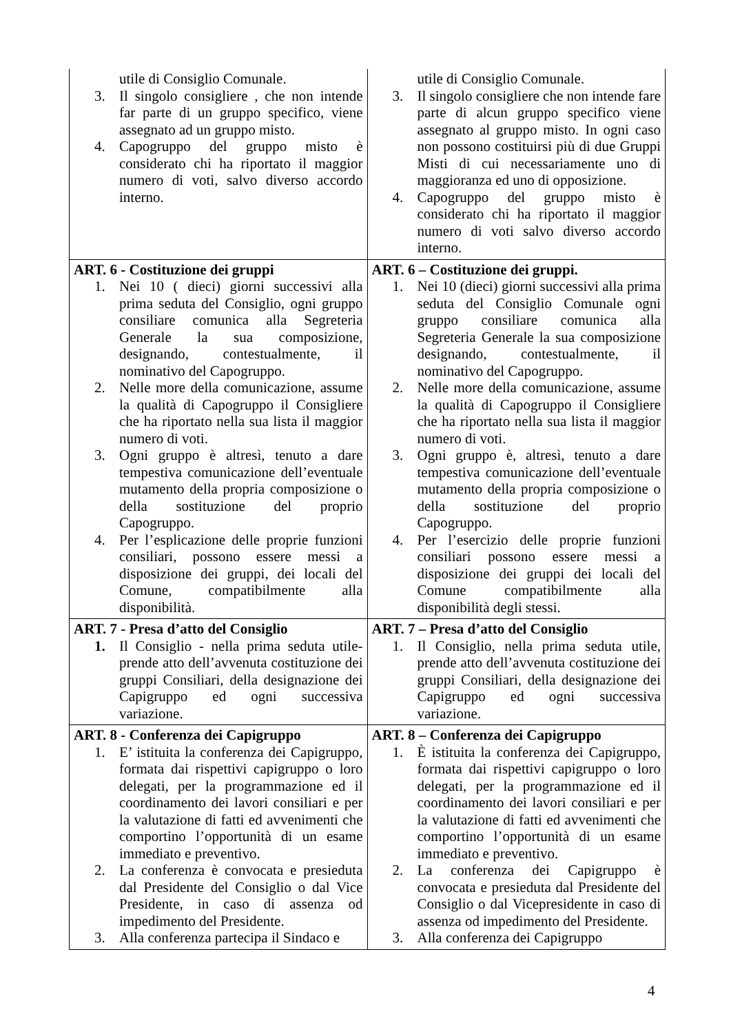| utile di Consiglio Comunale. 3. Il singolo consigliere , che non intende far parte di un gruppo specifico, viene assegnato ad un gruppo misto. 4. Capogruppo del gruppo misto è considerato chi ha riportato il maggior numero di voti, salvo diverso accordo interno. | utile di Consiglio Comunale. 3. Il singolo consigliere che non intende fare parte di alcun gruppo specifico viene assegnato al gruppo misto. In ogni caso non possono costituirsi più di due Gruppi Misti di cui necessariamente uno di maggioranza ed uno di opposizione. 4. Capogruppo del gruppo misto è considerato chi ha riportato il maggior numero di voti salvo diverso accordo interno. |
| ART. 6 - Costituzione dei gruppi 1. Nei 10 ( dieci) giorni successivi alla prima seduta del Consiglio, ogni gruppo consiliare comunica alla Segreteria Generale la sua composizione, designando, contestualmente, il nominativo del Capogruppo. 2. Nelle more della comunicazione, assume la qualità di Capogruppo il Consigliere che ha riportato nella sua lista il maggior numero di voti. 3. Ogni gruppo è altresì, tenuto a dare tempestiva comunicazione dell’eventuale mutamento della propria composizione o della sostituzione del proprio Capogruppo. 4. Per l’esplicazione delle proprie funzioni consiliari, possono essere messi a disposizione dei gruppi, dei locali del Comune, compatibilmente alla disponibilità. | ART. 6 – Costituzione dei gruppi. 1. Nei 10 (dieci) giorni successivi alla prima seduta del Consiglio Comunale ogni gruppo consiliare comunica alla Segreteria Generale la sua composizione designando, contestualmente, il nominativo del Capogruppo. 2. Nelle more della comunicazione, assume la qualità di Capogruppo il Consigliere che ha riportato nella sua lista il maggior numero di voti. 3. Ogni gruppo è, altresì, tenuto a dare tempestiva comunicazione dell’eventuale mutamento della propria composizione o della sostituzione del proprio Capogruppo. 4. Per l’esercizio delle proprie funzioni consiliari possono essere messi a disposizione dei gruppi dei locali del Comune compatibilmente alla disponibilità degli stessi. |
| ART. 7 - Presa d’atto del Consiglio 1. Il Consiglio - nella prima seduta utile- prende atto dell’avvenuta costituzione dei gruppi Consiliari, della designazione dei Capigruppo ed ogni successiva variazione. | ART. 7 – Presa d’atto del Consiglio 1. Il Consiglio, nella prima seduta utile, prende atto dell’avvenuta costituzione dei gruppi Consiliari, della designazione dei Capigruppo ed ogni successiva variazione. |
| ART. 8 - Conferenza dei Capigruppo 1. E’ istituita la conferenza dei Capigruppo, formata dai rispettivi capigruppo o loro delegati, per la programmazione ed il coordinamento dei lavori consiliari e per la valutazione di fatti ed avvenimenti che comportino l’opportunità di un esame immediato e preventivo. 2. La conferenza è convocata e presieduta dal Presidente del Consiglio o dal Vice Presidente, in caso di assenza od impedimento del Presidente. 3. Alla conferenza partecipa il Sindaco e | ART. 8 – Conferenza dei Capigruppo 1. È istituita la conferenza dei Capigruppo, formata dai rispettivi capigruppo o loro delegati, per la programmazione ed il coordinamento dei lavori consiliari e per la valutazione di fatti ed avvenimenti che comportino l’opportunità di un esame immediato e preventivo. 2. La conferenza dei Capigruppo è convocata e presieduta dal Presidente del Consiglio o dal Vicepresidente in caso di assenza od impedimento del Presidente. 3. Alla conferenza dei Capigruppo |
4